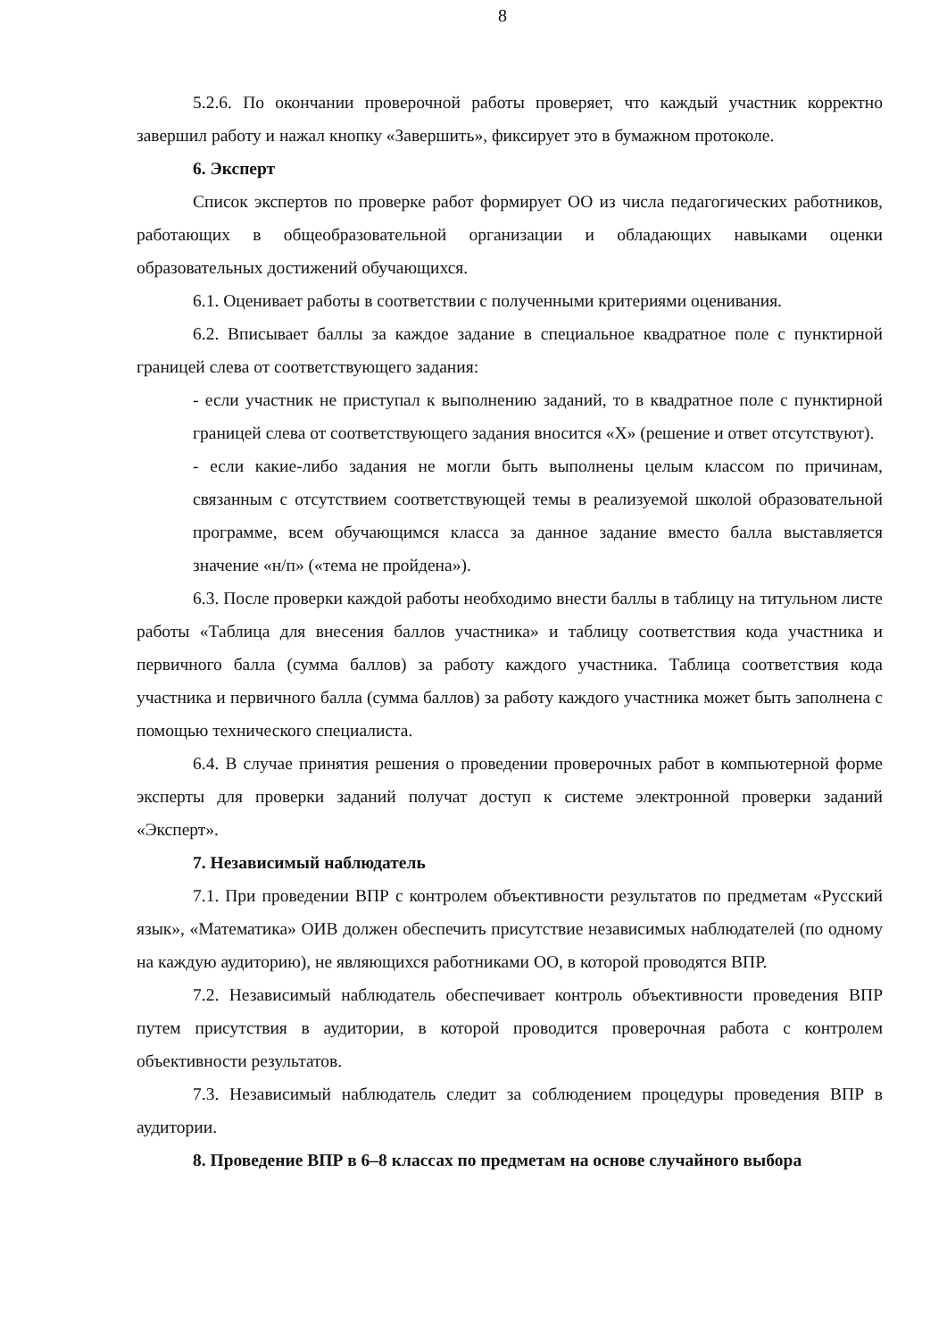8
5.2.6. По окончании проверочной работы проверяет, что каждый участник корректно завершил работу и нажал кнопку «Завершить», фиксирует это в бумажном протоколе.
6. Эксперт
Список экспертов по проверке работ формирует ОО из числа педагогических работников, работающих в общеобразовательной организации и обладающих навыками оценки образовательных достижений обучающихся.
6.1. Оценивает работы в соответствии с полученными критериями оценивания.
6.2. Вписывает баллы за каждое задание в специальное квадратное поле с пунктирной границей слева от соответствующего задания:
- если участник не приступал к выполнению заданий, то в квадратное поле с пунктирной границей слева от соответствующего задания вносится «Х» (решение и ответ отсутствуют).
- если какие-либо задания не могли быть выполнены целым классом по причинам, связанным с отсутствием соответствующей темы в реализуемой школой образовательной программе, всем обучающимся класса за данное задание вместо балла выставляется значение «н/п» («тема не пройдена»).
6.3. После проверки каждой работы необходимо внести баллы в таблицу на титульном листе работы «Таблица для внесения баллов участника» и таблицу соответствия кода участника и первичного балла (сумма баллов) за работу каждого участника. Таблица соответствия кода участника и первичного балла (сумма баллов) за работу каждого участника может быть заполнена с помощью технического специалиста.
6.4. В случае принятия решения о проведении проверочных работ в компьютерной форме эксперты для проверки заданий получат доступ к системе электронной проверки заданий «Эксперт».
7. Независимый наблюдатель
7.1. При проведении ВПР с контролем объективности результатов по предметам «Русский язык», «Математика» ОИВ должен обеспечить присутствие независимых наблюдателей (по одному на каждую аудиторию), не являющихся работниками ОО, в которой проводятся ВПР.
7.2. Независимый наблюдатель обеспечивает контроль объективности проведения ВПР путем присутствия в аудитории, в которой проводится проверочная работа с контролем объективности результатов.
7.3. Независимый наблюдатель следит за соблюдением процедуры проведения ВПР в аудитории.
8. Проведение ВПР в 6–8 классах по предметам на основе случайного выбора